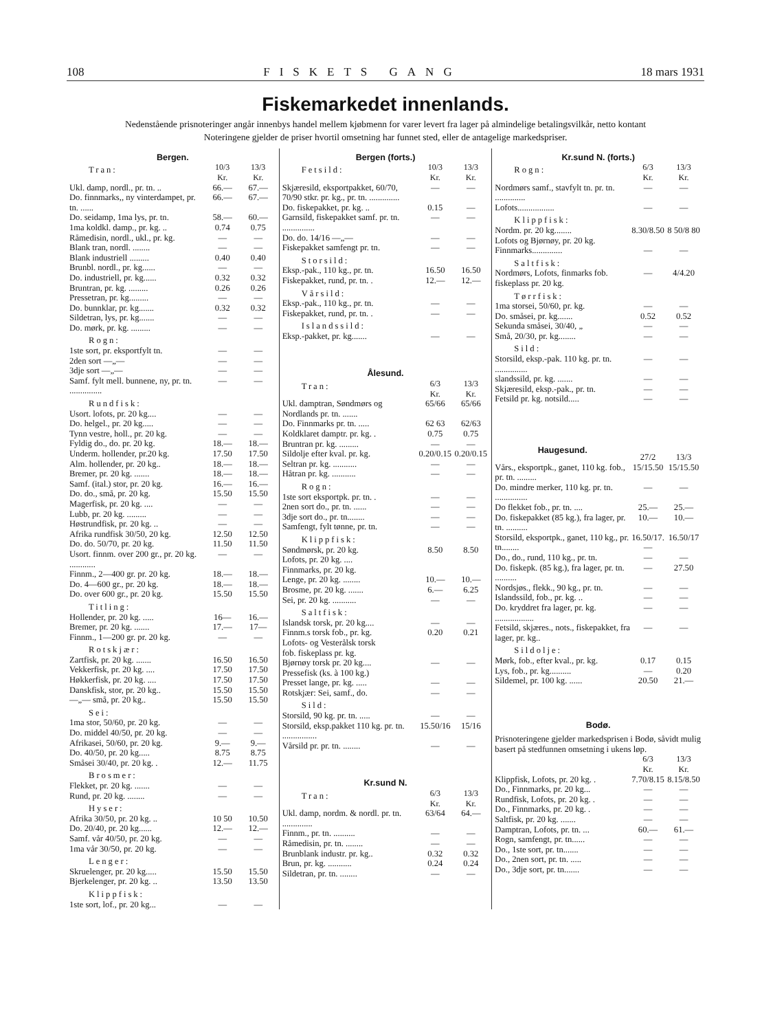108 FISKETS GANG 18 mars 1931
Fiskemarkedet innenlands.
Nedenstående prisnoteringer angår innenbys handel mellem kjøbmenn for varer levert fra lager på almindelige betalingsvilkår, netto kontant
Noteringene gjelder de priser hvortil omsetning har funnet sted, eller de antagelige markedspriser.
| Bergen. | | |
| Tran: | 10/3 Kr. | 13/3 Kr. |
| Ukl. damp, nordl., pr. tn. .. | 66.— | 67.— |
| Do. finnmarks,, ny vinterdampet, pr. tn. ...... | 66.— | 67.— |
| Do. seidamp, 1ma lys, pr. tn. | 58.— | 60.— |
| 1ma koldkl. damp., pr. kg. .. | 0.74 | 0.75 |
| Råmedisin, nordl., ukl., pr. kg. | — | — |
| Blank tran, nordl. ........ | — | — |
| Blank industriell ......... | 0.40 | 0.40 |
| Brunbl. nordl., pr. kg...... | — | — |
| Do. industriell, pr. kg...... | 0.32 | 0.32 |
| Bruntran, pr. kg. ......... | 0.26 | 0.26 |
| Pressetran, pr. kg......... | — | — |
| Do. bunnklar, pr. kg....... | 0.32 | 0.32 |
| Sildetran, lys, pr. kg....... | — | — |
| Do. mørk, pr. kg. ......... | — | — |
| Rogn: | | |
| 1ste sort, pr. eksportfylt tn. | — | — |
| 2den sort —„— | — | — |
| 3dje sort —„— | — | — |
| Samf. fylt mell. bunnene, ny, pr. tn. ............... | — | — |
| Rundfisk: | | |
| Usort. lofots, pr. 20 kg.... | — | — |
| Do. helgel., pr. 20 kg..... | — | — |
| Tynn vestre, holl., pr. 20 kg. | — | — |
| Fyldig do., do. pr. 20 kg. | 18.— | 18.— |
| Underm. hollender, pr.20 kg. | 17.50 | 17.50 |
| Alm. hollender, pr. 20 kg.. | 18.— | 18.— |
| Bremer, pr. 20 kg. ....... | 18.— | 18.— |
| Samf. (ital.) stor, pr. 20 kg. | 16.— | 16.— |
| Do. do., små, pr. 20 kg. | 15.50 | 15.50 |
| Magerfisk, pr. 20 kg. .... | — | — |
| Lubb, pr. 20 kg. ......... | — | — |
| Høstrundfisk, pr. 20 kg. .. | — | — |
| Afrika rundfisk 30/50, 20 kg. | 12.50 | 12.50 |
| Do. do. 50/70, pr. 20 kg. | 11.50 | 11.50 |
| Usort. finnm. over 200 gr., pr. 20 kg. ............ | — | — |
| Finnm., 2—400 gr. pr. 20 kg. | 18.— | 18.— |
| Do. 4—600 gr., pr. 20 kg. | 18.— | 18.— |
| Do. over 600 gr., pr. 20 kg. | 15.50 | 15.50 |
| Titling: | | |
| Hollender, pr. 20 kg. ..... | 16— | 16.— |
| Bremer, pr. 20 kg. ....... | 17.— | 17— |
| Finnm., 1—200 gr. pr. 20 kg. | — | — |
| Rotskjær: | | |
| Zartfisk, pr. 20 kg. ....... | 16.50 | 16.50 |
| Vekkerfisk, pr. 20 kg. .... | 17.50 | 17.50 |
| Høkkerfisk, pr. 20 kg. .... | 17.50 | 17.50 |
| Danskfisk, stor, pr. 20 kg.. | 15.50 | 15.50 |
| —„— små, pr. 20 kg.. | 15.50 | 15.50 |
| Sei: | | |
| 1ma stor, 50/60, pr. 20 kg. | — | — |
| Do. middel 40/50, pr. 20 kg. | — | — |
| Afrikasei, 50/60, pr. 20 kg. | 9.— | 9.— |
| Do. 40/50, pr. 20 kg..... | 8.75 | 8.75 |
| Småsei 30/40, pr. 20 kg. . | 12.— | 11.75 |
| Brosmer: | | |
| Flekket, pr. 20 kg. ....... | — | — |
| Rund, pr. 20 kg. ........ | — | — |
| Hyser: | | |
| Afrika 30/50, pr. 20 kg. .. | 10 50 | 10.50 |
| Do. 20/40, pr. 20 kg...... | 12.— | 12.— |
| Samf. vår 40/50, pr. 20 kg. | — | — |
| 1ma vår 30/50, pr. 20 kg. | — | — |
| Lenger: | | |
| Skruelenger, pr. 20 kg..... | 15.50 | 15.50 |
| Bjerkelenger, pr. 20 kg. .. | 13.50 | 13.50 |
| Klippfisk: | | |
| 1ste sort, lof., pr. 20 kg... | — | — |
| Bergen (forts.) | | |
| Fetsild: | 10/3 Kr. | 13/3 Kr. |
| Skjæresild, eksportpakket, 60/70, 70/90 stkr. pr. kg., pr. tn. .............. | — | — |
| Do. fiskepakket, pr. kg. .. | 0.15 | — |
| Garnsild, fiskepakket samf. pr. tn. ............... | — | — |
| Do. do. 14/16 —„— | — | — |
| Fiskepakket samfengt pr. tn. | — | — |
| Storsild: | | |
| Eksp.-pak., 110 kg., pr. tn. | 16.50 | 16.50 |
| Fiskepakket, rund, pr. tn. . | 12.— | 12.— |
| Vårsild: | | |
| Eksp.-pak., 110 kg., pr. tn. | — | — |
| Fiskepakket, rund, pr. tn. . | — | — |
| Islandssild: | | |
| Eksp.-pakket, pr. kg....... | — | — |
| Ålesund. | | |
| Tran: | 6/3 Kr. | 13/3 Kr. |
| Ukl. damptran, Søndmørs og Nordlands pr. tn. ....... | 65/66 | 65/66 |
| Do. Finnmarks pr. tn. ..... | 62 63 | 62/63 |
| Koldklaret damptr. pr. kg. . | 0.75 | 0.75 |
| Bruntran pr. kg. ......... | — | — |
| Sildolje efter kval. pr. kg. | 0.20/0.15 | 0.20/0.15 |
| Seltran pr. kg. ........... | — | — |
| Håtran pr. kg. ........... | — | — |
| Rogn: | | |
| 1ste sort eksportpk. pr. tn. . | — | — |
| 2nen sort do., pr. tn. ...... | — | — |
| 3dje sort do., pr. tn........ | — | — |
| Samfengt, fylt tønne, pr. tn. | — | — |
| Klippfisk: | | |
| Søndmørsk, pr. 20 kg. Lofots, pr. 20 kg. .... Finnmarks, pr. 20 kg. | 8.50 | 8.50 |
| Lenge, pr. 20 kg. ........ | 10.— | 10.— |
| Brosme, pr. 20 kg. ....... | 6.— | 6.25 |
| Sei, pr. 20 kg. ........... | — | — |
| Saltfisk: | | |
| Islandsk torsk, pr. 20 kg.... | — | — |
| Finnm.s torsk fob., pr. kg. Lofots- og Vesterålsk torsk fob. fiskeplass pr. kg. | 0.20 | 0.21 |
| Bjørnøy torsk pr. 20 kg.... | — | — |
| Pressefisk (ks. à 100 kg.) | | |
| Presset lange, pr. kg. ..... | — | — |
| Rotskjær: Sei, samf., do. | — | — |
| Sild: | | |
| Storsild, 90 kg. pr. tn. ..... | — | — |
| Storsild, eksp.pakket 110 kg. pr. tn. ................ | 15.50/16 | 15/16 |
| Vårsild pr. pr. tn. ........ | — | — |
| Kr.sund N. | | |
| Tran: | 6/3 Kr. | 13/3 Kr. |
| Ukl. damp, nordm. & nordl. pr. tn. .............. | 63/64 | 64.— |
| Finnm., pr. tn. .......... | — | — |
| Råmedisin, pr. tn. ........ | — | — |
| Brunblank industr. pr. kg.. | 0.32 | 0.32 |
| Brun, pr. kg. ........... | 0.24 | 0.24 |
| Sildetran, pr. tn. ........ | — | — |
| Kr.sund N. (forts.) | | |
| Rogn: | 6/3 Kr. | 13/3 Kr. |
| Nordmørs samf., stavfylt tn. pr. tn. .............. | — | — |
| Lofots................. | — | — |
| Klippfisk: | | |
| Nordm. pr. 20 kg........ Lofots og Bjørnøy, pr. 20 kg. | 8.30/8.50 | 8 50/8 80 |
| Finnmarks.............. | — | — |
| Saltfisk: | | |
| Nordmørs, Lofots, finmarks fob. fiskeplass pr. 20 kg. | — | 4/4.20 |
| Tørrfisk: | | |
| 1ma storsei, 50/60, pr. kg. | — | — |
| Do. småsei, pr. kg....... | 0.52 | 0.52 |
| Sekunda småsei, 30/40, „ | — | — |
| Små, 20/30, pr. kg........ | — | — |
| Sild: | | |
| Storsild, eksp.-pak. 110 kg. pr. tn. ............... | — | — |
| slandssild, pr. kg. ....... | — | — |
| Skjæresild, eksp.-pak., pr. tn. | — | — |
| Fetsild pr. kg. notsild..... | — | — |
| Haugesund. | 27/2 | 13/3 |
| Vårs., eksportpk., ganet, 110 kg. fob., pr. tn. ......... | 15/15.50 | 15/15.50 |
| Do. mindre merker, 110 kg. pr. tn. ............... | — | — |
| Do flekket fob., pr. tn. .... | 25.— | 25.— |
| Do. fiskepakket (85 kg.), fra lager, pr. tn. .......... | 10.— | 10.— |
| Storsild, eksportpk., ganet, 110 kg., pr. tn........ | 16.50/17.— | 16.50/17 |
| Do., do., rund, 110 kg., pr. tn. | — | — |
| Do. fiskepk. (85 kg.), fra lager, pr. tn. .......... | — | 27.50 |
| Nordsjøs., flekk., 90 kg., pr. tn. | — | — |
| Islandssild, fob., pr. kg. .. | — | — |
| Do. kryddret fra lager, pr. kg. .................. | — | — |
| Fetsild, skjæres., nots., fiskepakket, fra lager, pr. kg.. | — | — |
| Sildolje: | | |
| Mørk, fob., efter kval., pr. kg. | 0.17 | 0.15 |
| Lys, fob., pr. kg.......... | — | 0.20 |
| Sildemel, pr. 100 kg. ...... | 20.50 | 21.— |
| Bodø. | | |
| Prisnoteringene gjelder markedsprisen i Bodø, såvidt mulig basert på stedfunnen omsetning i ukens løp. | | |
| | 6/3 Kr. | 13/3 Kr. |
| Klippfisk, Lofots, pr. 20 kg. . | 7.70/8.15 | 8.15/8.50 |
| Do., Finnmarks, pr. 20 kg... | — | — |
| Rundfisk, Lofots, pr. 20 kg. . | — | — |
| Do., Finnmarks, pr. 20 kg. . | — | — |
| Saltfisk, pr. 20 kg. ....... | — | — |
| Damptran, Lofots, pr. tn. ... | 60.— | 61.— |
| Rogn, samfengt, pr. tn...... | — | — |
| Do., 1ste sort, pr. tn....... | — | — |
| Do., 2nen sort, pr. tn. ..... | — | — |
| Do., 3dje sort, pr. tn....... | — | — |